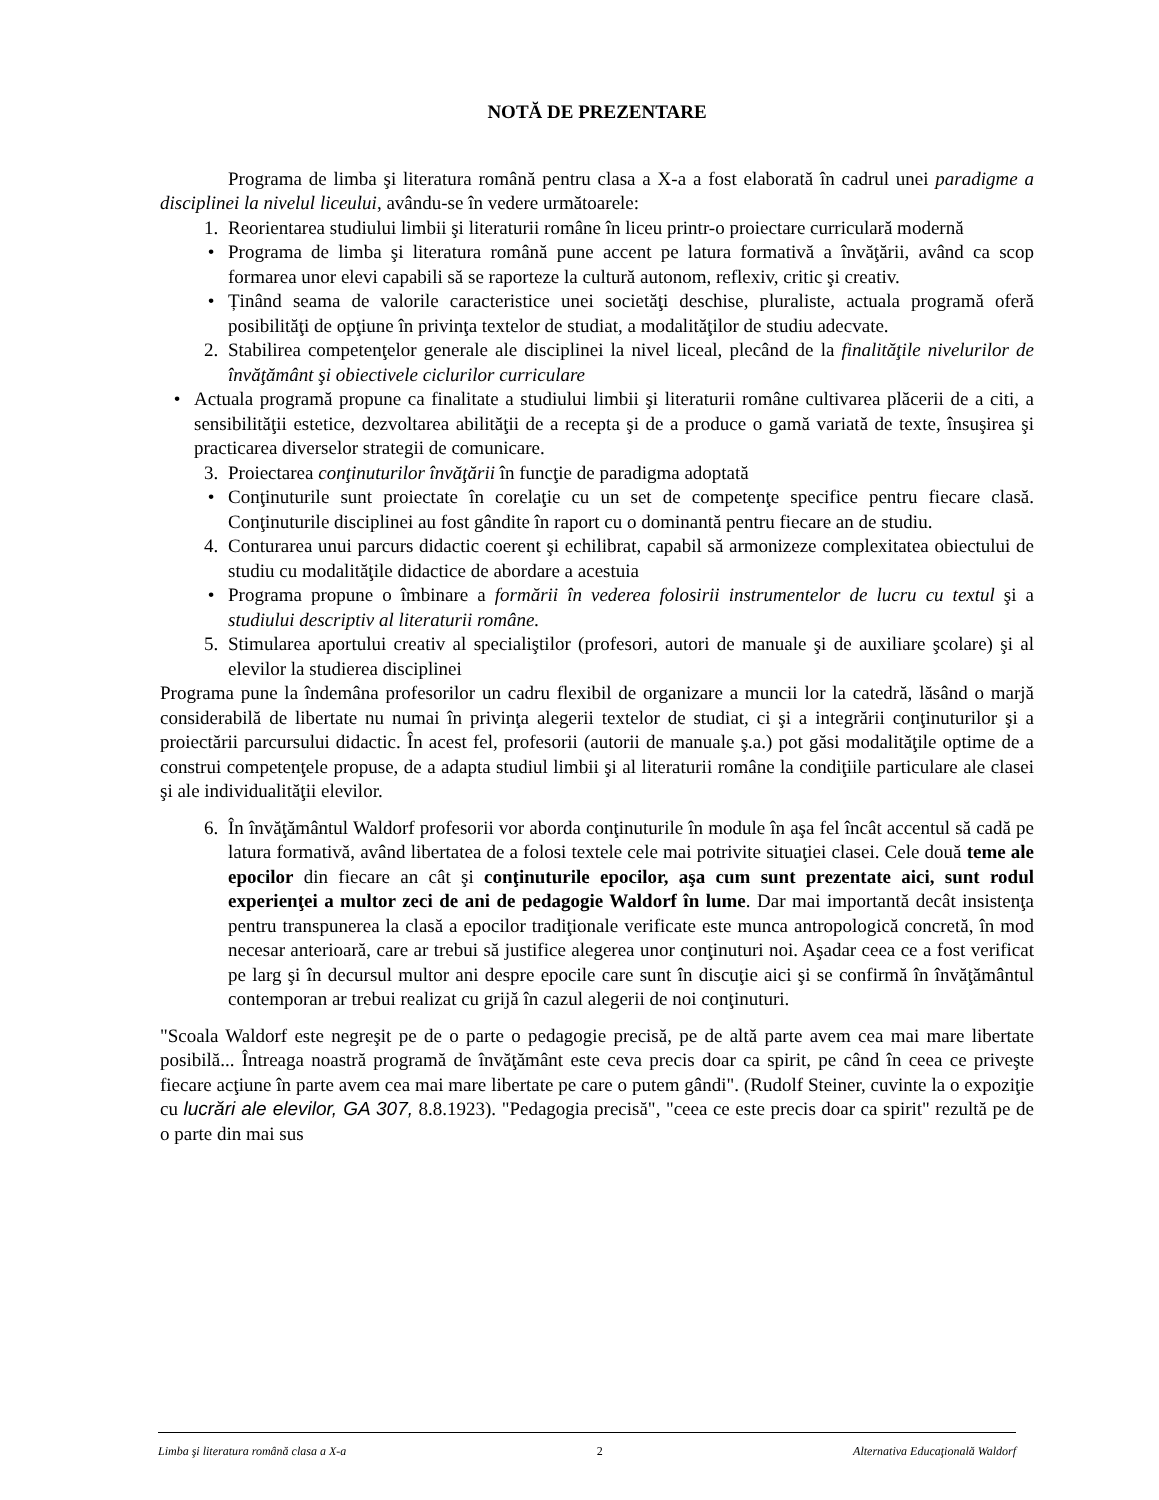NOTĂ DE PREZENTARE
Programa de limba şi literatura română pentru clasa a X-a a fost elaborată în cadrul unei paradigme a disciplinei la nivelul liceului, avându-se în vedere următoarele:
1. Reorientarea studiului limbii şi literaturii române în liceu printr-o proiectare curriculară modernă
• Programa de limba şi literatura română pune accent pe latura formativă a învăţării, având ca scop formarea unor elevi capabili să se raporteze la cultură autonom, reflexiv, critic şi creativ.
• Ținând seama de valorile caracteristice unei societăţi deschise, pluraliste, actuala programă oferă posibilităţi de opţiune în privinţa textelor de studiat, a modalităţilor de studiu adecvate.
2. Stabilirea competenţelor generale ale disciplinei la nivel liceal, plecând de la finalităţile nivelurilor de învăţământ şi obiectivele ciclurilor curriculare
• Actuala programă propune ca finalitate a studiului limbii şi literaturii române cultivarea plăcerii de a citi, a sensibilităţii estetice, dezvoltarea abilităţii de a recepta şi de a produce o gamă variată de texte, însuşirea şi practicarea diverselor strategii de comunicare.
3. Proiectarea conţinuturilor învăţării în funcţie de paradigma adoptată
• Conţinuturile sunt proiectate în corelaţie cu un set de competenţe specifice pentru fiecare clasă. Conţinuturile disciplinei au fost gândite în raport cu o dominantă pentru fiecare an de studiu.
4. Conturarea unui parcurs didactic coerent şi echilibrat, capabil să armonizeze complexitatea obiectului de studiu cu modalităţile didactice de abordare a acestuia
• Programa propune o îmbinare a formării în vederea folosirii instrumentelor de lucru cu textul şi a studiului descriptiv al literaturii române.
5. Stimularea aportului creativ al specialiştilor (profesori, autori de manuale şi de auxiliare şcolare) şi al elevilor la studierea disciplinei
Programa pune la îndemâna profesorilor un cadru flexibil de organizare a muncii lor la catedră, lăsând o marjă considerabilă de libertate nu numai în privinţa alegerii textelor de studiat, ci şi a integrării conţinuturilor şi a proiectării parcursului didactic. În acest fel, profesorii (autorii de manuale ş.a.) pot găsi modalităţile optime de a construi competenţele propuse, de a adapta studiul limbii şi al literaturii române la condiţiile particulare ale clasei şi ale individualităţii elevilor.
6. În învăţământul Waldorf profesorii vor aborda conţinuturile în module în aşa fel încât accentul să cadă pe latura formativă, având libertatea de a folosi textele cele mai potrivite situaţiei clasei. Cele două teme ale epocilor din fiecare an cât şi conţinuturile epocilor, aşa cum sunt prezentate aici, sunt rodul experienţei a multor zeci de ani de pedagogie Waldorf în lume. Dar mai importantă decât insistenţa pentru transpunerea la clasă a epocilor tradiţionale verificate este munca antropologică concretă, în mod necesar anterioară, care ar trebui să justifice alegerea unor conţinuturi noi. Aşadar ceea ce a fost verificat pe larg şi în decursul multor ani despre epocile care sunt în discuţie aici şi se confirmă în învăţământul contemporan ar trebui realizat cu grijă în cazul alegerii de noi conţinuturi.
"Scoala Waldorf este negreşit pe de o parte o pedagogie precisă, pe de altă parte avem cea mai mare libertate posibilă... Întreaga noastră programă de învăţământ este ceva precis doar ca spirit, pe când în ceea ce priveşte fiecare acţiune în parte avem cea mai mare libertate pe care o putem gândi". (Rudolf Steiner, cuvinte la o expoziţie cu lucrări ale elevilor, GA 307, 8.8.1923). "Pedagogia precisă", "ceea ce este precis doar ca spirit" rezultă pe de o parte din mai sus
Limba şi literatura română clasa a X-a 2 Alternativa Educaţională Waldorf